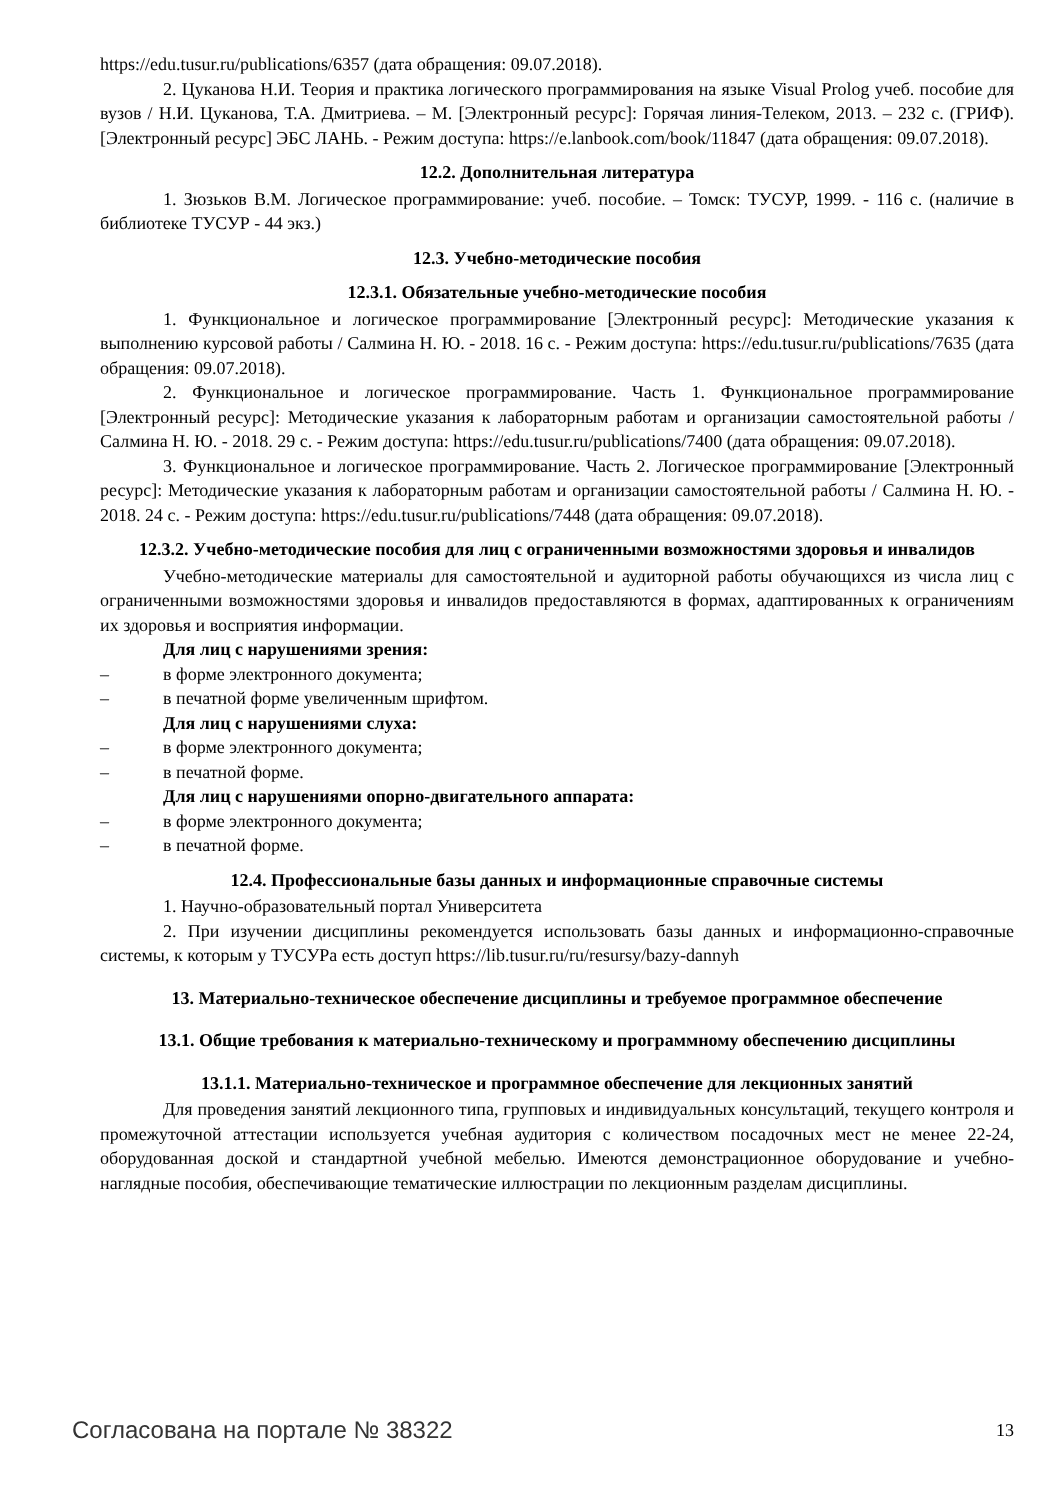https://edu.tusur.ru/publications/6357 (дата обращения: 09.07.2018).
2. Цуканова Н.И. Теория и практика логического программирования на языке Visual Prolog учеб. пособие для вузов / Н.И. Цуканова, Т.А. Дмитриева. – М. [Электронный ресурс]: Горячая линия-Телеком, 2013. – 232 с. (ГРИФ). [Электронный ресурс] ЭБС ЛАНЬ. - Режим доступа: https://e.lanbook.com/book/11847 (дата обращения: 09.07.2018).
12.2. Дополнительная литература
1. Зюзьков В.М. Логическое программирование: учеб. пособие. – Томск: ТУСУР, 1999. - 116 с. (наличие в библиотеке ТУСУР - 44 экз.)
12.3. Учебно-методические пособия
12.3.1. Обязательные учебно-методические пособия
1. Функциональное и логическое программирование [Электронный ресурс]: Методические указания к выполнению курсовой работы / Салмина Н. Ю. - 2018. 16 с. - Режим доступа: https://edu.tusur.ru/publications/7635 (дата обращения: 09.07.2018).
2. Функциональное и логическое программирование. Часть 1. Функциональное программирование [Электронный ресурс]: Методические указания к лабораторным работам и организации самостоятельной работы / Салмина Н. Ю. - 2018. 29 с. - Режим доступа: https://edu.tusur.ru/publications/7400 (дата обращения: 09.07.2018).
3. Функциональное и логическое программирование. Часть 2. Логическое программирование [Электронный ресурс]: Методические указания к лабораторным работам и организации самостоятельной работы / Салмина Н. Ю. - 2018. 24 с. - Режим доступа: https://edu.tusur.ru/publications/7448 (дата обращения: 09.07.2018).
12.3.2. Учебно-методические пособия для лиц с ограниченными возможностями здоровья и инвалидов
Учебно-методические материалы для самостоятельной и аудиторной работы обучающихся из числа лиц с ограниченными возможностями здоровья и инвалидов предоставляются в формах, адаптированных к ограничениям их здоровья и восприятия информации.
Для лиц с нарушениями зрения:
– в форме электронного документа;
– в печатной форме увеличенным шрифтом.
Для лиц с нарушениями слуха:
– в форме электронного документа;
– в печатной форме.
Для лиц с нарушениями опорно-двигательного аппарата:
– в форме электронного документа;
– в печатной форме.
12.4. Профессиональные базы данных и информационные справочные системы
1. Научно-образовательный портал Университета
2. При изучении дисциплины рекомендуется использовать базы данных и информационно-справочные системы, к которым у ТУСУРа есть доступ https://lib.tusur.ru/ru/resursy/bazy-dannyh
13. Материально-техническое обеспечение дисциплины и требуемое программное обеспечение
13.1. Общие требования к материально-техническому и программному обеспечению дисциплины
13.1.1. Материально-техническое и программное обеспечение для лекционных занятий
Для проведения занятий лекционного типа, групповых и индивидуальных консультаций, текущего контроля и промежуточной аттестации используется учебная аудитория с количеством посадочных мест не менее 22-24, оборудованная доской и стандартной учебной мебелью. Имеются демонстрационное оборудование и учебно-наглядные пособия, обеспечивающие тематические иллюстрации по лекционным разделам дисциплины.
Согласована на портале № 38322 13